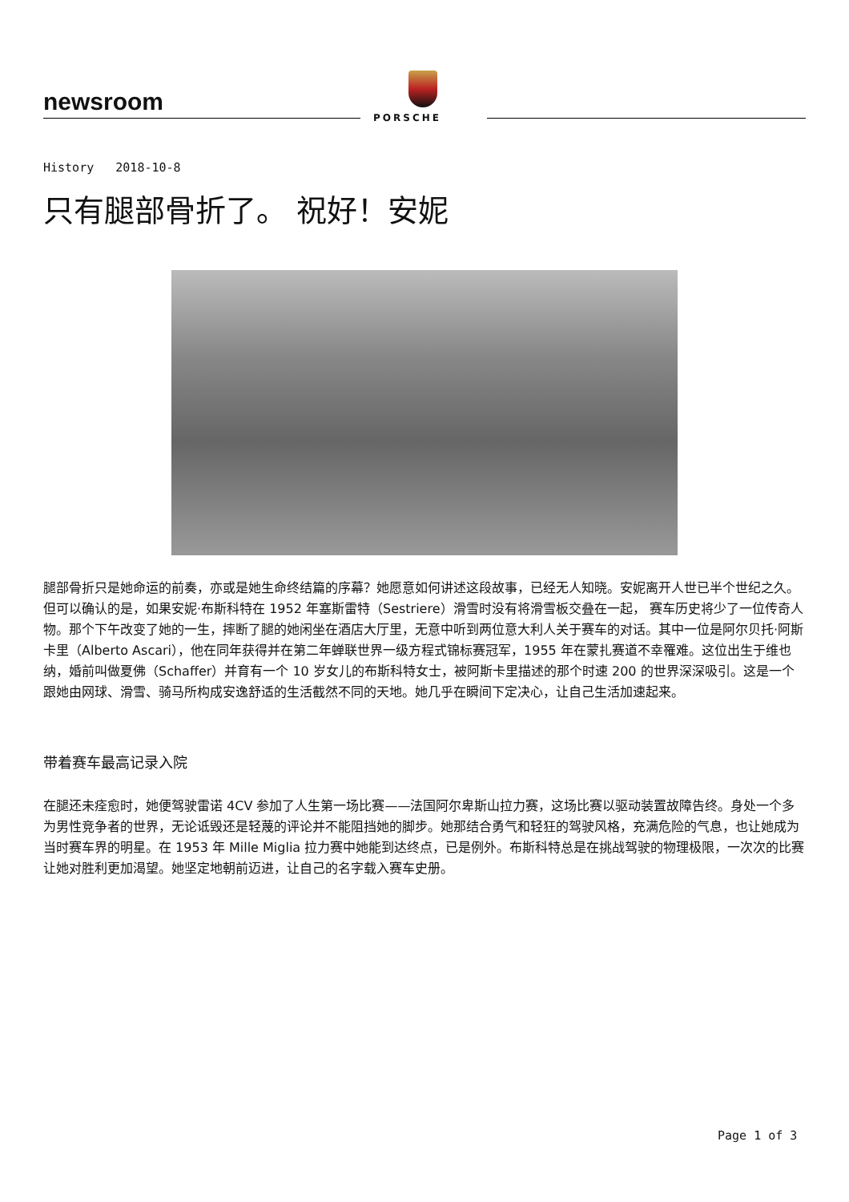newsroom
PORSCHE
History 2018-10-8
只有腿部骨折了。 祝好！安妮
腿部骨折只是她命运的前奏，亦或是她生命终结篇的序幕？她愿意如何讲述这段故事，已经无人知晓。安妮离开人世已半个世纪之久。
但可以确认的是，如果安妮·布斯科特在 1952 年塞斯雷特（Sestriere）滑雪时没有将滑雪板交叠在一起， 赛车历史将少了一位传奇人物。那个下午改变了她的一生，摔断了腿的她闲坐在酒店大厅里，无意中听到两位意大利人关于赛车的对话。其中一位是阿尔贝托·阿斯卡里（Alberto Ascari），他在同年获得并在第二年蝉联世界一级方程式锦标赛冠军，1955 年在蒙扎赛道不幸罹难。这位出生于维也纳，婚前叫做夏佛（Schaffer）并育有一个 10 岁女儿的布斯科特女士，被阿斯卡里描述的那个时速 200 的世界深深吸引。这是一个跟她由网球、滑雪、骑马所构成安逸舒适的生活截然不同的天地。她几乎在瞬间下定决心，让自己生活加速起来。
带着赛车最高记录入院
在腿还未痊愈时，她便驾驶雷诺 4CV 参加了人生第一场比赛——法国阿尔卑斯山拉力赛，这场比赛以驱动装置故障告终。身处一个多为男性竞争者的世界，无论诋毁还是轻蔑的评论并不能阻挡她的脚步。她那结合勇气和轻狂的驾驶风格，充满危险的气息，也让她成为当时赛车界的明星。在 1953 年 Mille Miglia 拉力赛中她能到达终点，已是例外。布斯科特总是在挑战驾驶的物理极限，一次次的比赛让她对胜利更加渴望。她坚定地朝前迈进，让自己的名字载入赛车史册。
Page 1 of 3